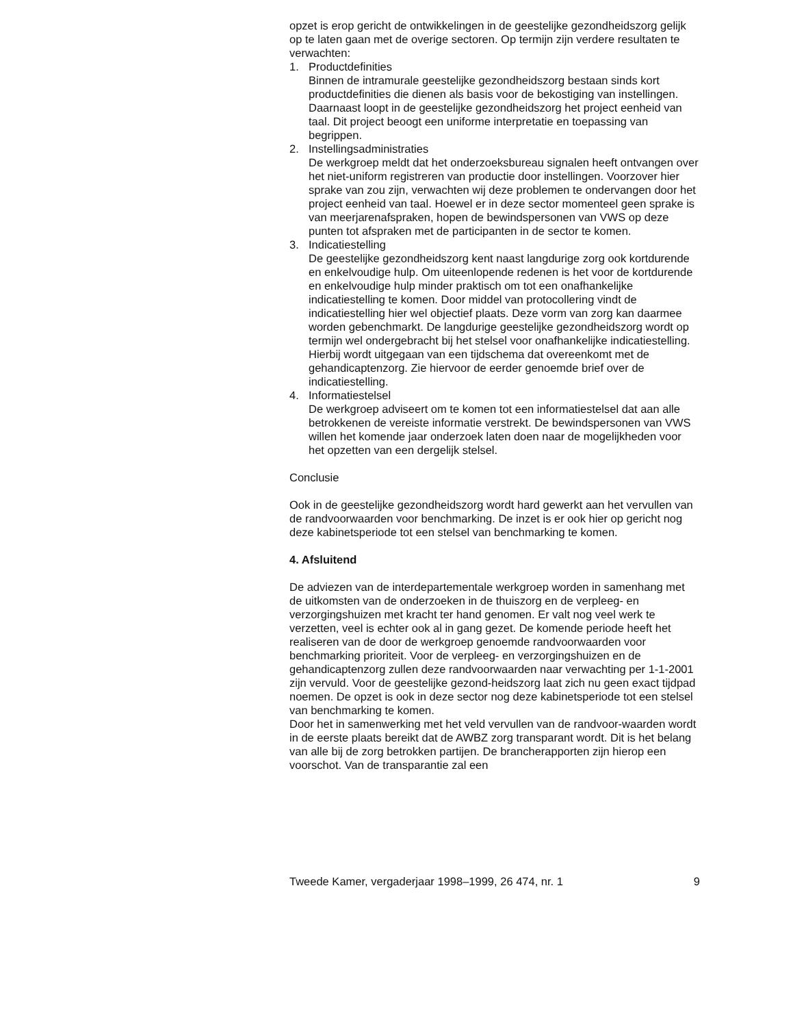opzet is erop gericht de ontwikkelingen in de geestelijke gezondheidszorg gelijk op te laten gaan met de overige sectoren. Op termijn zijn verdere resultaten te verwachten:
1. Productdefinities
Binnen de intramurale geestelijke gezondheidszorg bestaan sinds kort productdefinities die dienen als basis voor de bekostiging van instellingen. Daarnaast loopt in de geestelijke gezondheidszorg het project eenheid van taal. Dit project beoogt een uniforme interpretatie en toepassing van begrippen.
2. Instellingsadministraties
De werkgroep meldt dat het onderzoeksbureau signalen heeft ontvangen over het niet-uniform registreren van productie door instellingen. Voorzover hier sprake van zou zijn, verwachten wij deze problemen te ondervangen door het project eenheid van taal. Hoewel er in deze sector momenteel geen sprake is van meerjarenafspraken, hopen de bewindspersonen van VWS op deze punten tot afspraken met de participanten in de sector te komen.
3. Indicatiestelling
De geestelijke gezondheidszorg kent naast langdurige zorg ook kortdurende en enkelvoudige hulp. Om uiteenlopende redenen is het voor de kortdurende en enkelvoudige hulp minder praktisch om tot een onafhankelijke indicatiestelling te komen. Door middel van protocollering vindt de indicatiestelling hier wel objectief plaats. Deze vorm van zorg kan daarmee worden gebenchmarkt. De langdurige geestelijke gezondheidszorg wordt op termijn wel ondergebracht bij het stelsel voor onafhankelijke indicatiestelling. Hierbij wordt uitgegaan van een tijdschema dat overeenkomt met de gehandicaptenzorg. Zie hiervoor de eerder genoemde brief over de indicatiestelling.
4. Informatiestelsel
De werkgroep adviseert om te komen tot een informatiestelsel dat aan alle betrokkenen de vereiste informatie verstrekt. De bewindspersonen van VWS willen het komende jaar onderzoek laten doen naar de mogelijkheden voor het opzetten van een dergelijk stelsel.
Conclusie
Ook in de geestelijke gezondheidszorg wordt hard gewerkt aan het vervullen van de randvoorwaarden voor benchmarking. De inzet is er ook hier op gericht nog deze kabinetsperiode tot een stelsel van benchmarking te komen.
4. Afsluitend
De adviezen van de interdepartementale werkgroep worden in samenhang met de uitkomsten van de onderzoeken in de thuiszorg en de verpleeg- en verzorgingshuizen met kracht ter hand genomen. Er valt nog veel werk te verzetten, veel is echter ook al in gang gezet. De komende periode heeft het realiseren van de door de werkgroep genoemde randvoorwaarden voor benchmarking prioriteit. Voor de verpleeg- en verzorgingshuizen en de gehandicaptenzorg zullen deze randvoorwaarden naar verwachting per 1-1-2001 zijn vervuld. Voor de geestelijke gezond-heidszorg laat zich nu geen exact tijdpad noemen. De opzet is ook in deze sector nog deze kabinetsperiode tot een stelsel van benchmarking te komen.
Door het in samenwerking met het veld vervullen van de randvoor-waarden wordt in de eerste plaats bereikt dat de AWBZ zorg transparant wordt. Dit is het belang van alle bij de zorg betrokken partijen. De brancherapporten zijn hierop een voorschot. Van de transparantie zal een
Tweede Kamer, vergaderjaar 1998–1999, 26 474, nr. 1 9